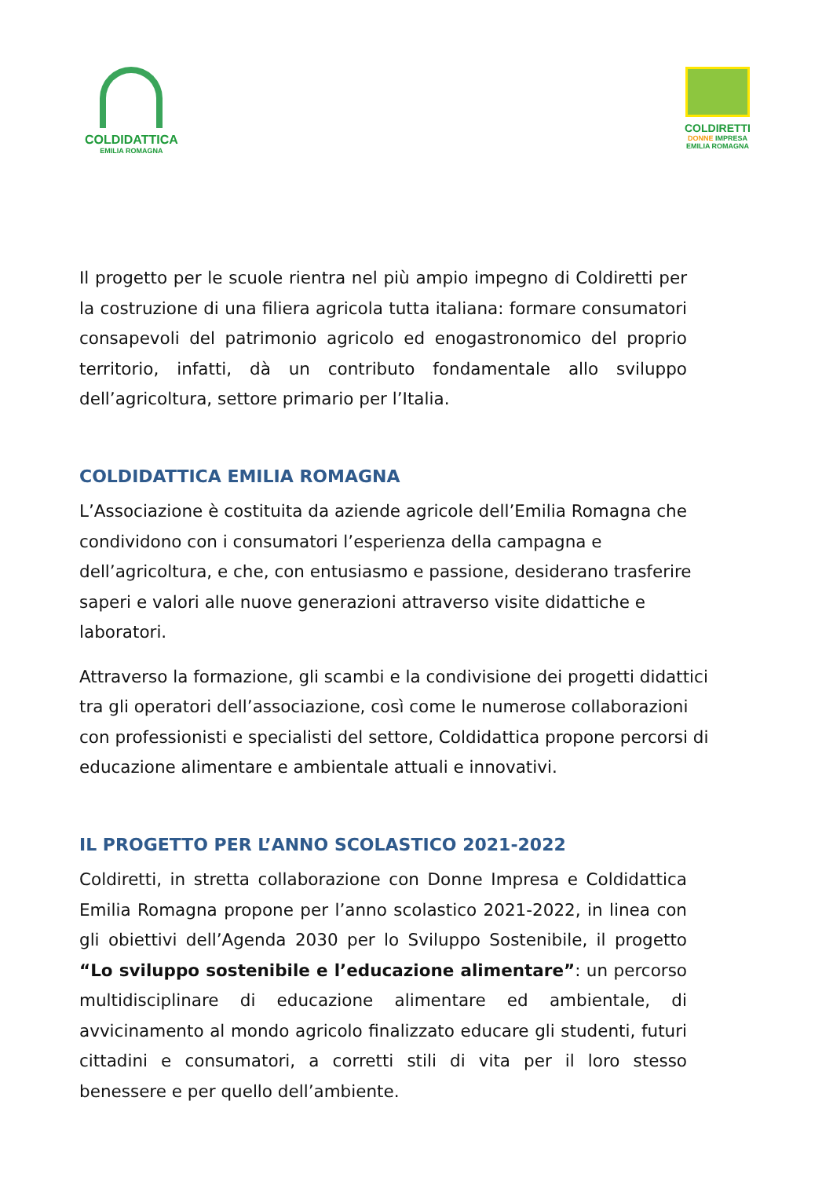COLDIDATTICA
EMILIA ROMAGNA
COLDIRETTI
DONNE IMPRESA
EMILIA ROMAGNA
Il progetto per le scuole rientra nel più ampio impegno di Coldiretti per la costruzione di una filiera agricola tutta italiana: formare consumatori consapevoli del patrimonio agricolo ed enogastronomico del proprio territorio, infatti, dà un contributo fondamentale allo sviluppo dell’agricoltura, settore primario per l’Italia.
COLDIDATTICA EMILIA ROMAGNA
L’Associazione è costituita da aziende agricole dell’Emilia Romagna che condividono con i consumatori l’esperienza della campagna e dell’agricoltura, e che, con entusiasmo e passione, desiderano trasferire saperi e valori alle nuove generazioni attraverso visite didattiche e laboratori.
Attraverso la formazione, gli scambi e la condivisione dei progetti didattici tra gli operatori dell’associazione, così come le numerose collaborazioni con professionisti e specialisti del settore, Coldidattica propone percorsi di educazione alimentare e ambientale attuali e innovativi.
IL PROGETTO PER L’ANNO SCOLASTICO 2021-2022
Coldiretti, in stretta collaborazione con Donne Impresa e Coldidattica Emilia Romagna propone per l’anno scolastico 2021-2022, in linea con gli obiettivi dell’Agenda 2030 per lo Sviluppo Sostenibile, il progetto “Lo sviluppo sostenibile e l’educazione alimentare”: un percorso multidisciplinare di educazione alimentare ed ambientale, di avvicinamento al mondo agricolo finalizzato educare gli studenti, futuri cittadini e consumatori, a corretti stili di vita per il loro stesso benessere e per quello dell’ambiente.